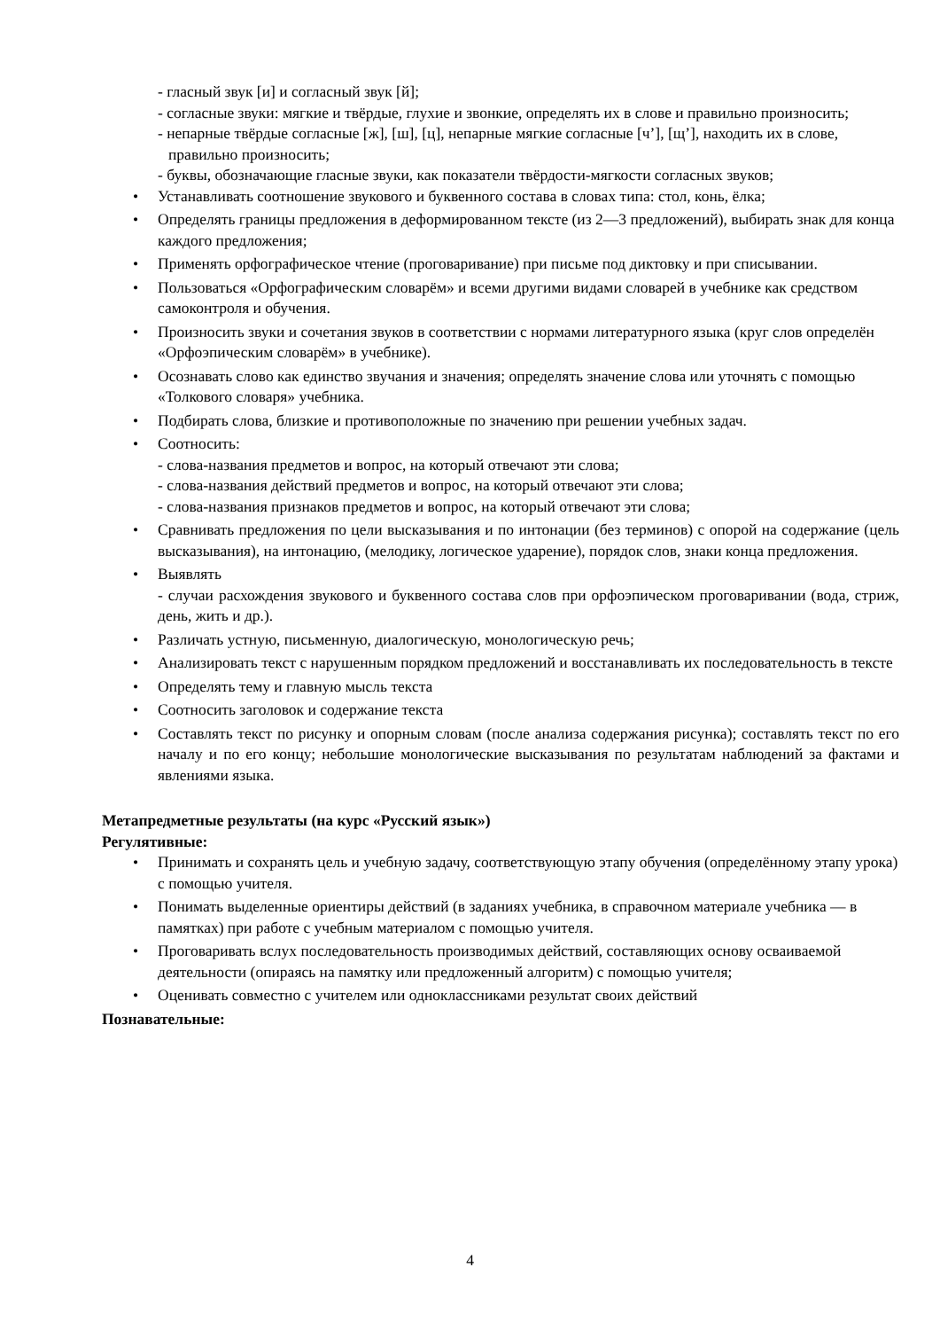- гласный звук [и] и согласный звук [й];
- согласные звуки: мягкие и твёрдые, глухие и звонкие, определять их в слове и правильно произносить;
- непарные твёрдые согласные [ж], [ш], [ц], непарные мягкие согласные [ч’], [щ’], находить их в слове, правильно произносить;
- буквы, обозначающие гласные звуки, как показатели твёрдости-мягкости согласных звуков;
• Устанавливать соотношение звукового и буквенного состава в словах типа: стол, конь, ёлка;
• Определять границы предложения в деформированном тексте (из 2—3 предложений), выбирать знак для конца каждого предложения;
• Применять орфографическое чтение (проговаривание) при письме под диктовку и при списывании.
• Пользоваться «Орфографическим словарём» и всеми другими видами словарей в учебнике как средством самоконтроля и обучения.
• Произносить звуки и сочетания звуков в соответствии с нормами литературного языка (круг слов определён «Орфоэпическим словарём» в учебнике).
• Осознавать слово как единство звучания и значения; определять значение слова или уточнять с помощью «Толкового словаря» учебника.
• Подбирать слова, близкие и противоположные по значению при решении учебных задач.
• Соотносить:
- слова-названия предметов и вопрос, на который отвечают эти слова;
- слова-названия действий предметов и вопрос, на который отвечают эти слова;
- слова-названия признаков предметов и вопрос, на который отвечают эти слова;
• Сравнивать предложения по цели высказывания и по интонации (без терминов) с опорой на содержание (цель высказывания), на интонацию, (мелодику, логическое ударение), порядок слов, знаки конца предложения.
• Выявлять
- случаи расхождения звукового и буквенного состава слов при орфоэпическом проговаривании (вода, стриж, день, жить и др.).
• Различать устную, письменную, диалогическую, монологическую речь;
• Анализировать текст с нарушенным порядком предложений и восстанавливать их последовательность в тексте
• Определять тему и главную мысль текста
• Соотносить заголовок и содержание текста
• Составлять текст по рисунку и опорным словам (после анализа содержания рисунка); составлять текст по его началу и по его концу; небольшие монологические высказывания по результатам наблюдений за фактами и явлениями языка.
Метапредметные результаты (на курс «Русский язык»)
Регулятивные:
• Принимать и сохранять цель и учебную задачу, соответствующую этапу обучения (определённому этапу урока) с помощью учителя.
• Понимать выделенные ориентиры действий (в заданиях учебника, в справочном материале учебника — в памятках) при работе с учебным материалом с помощью учителя.
• Проговаривать вслух последовательность производимых действий, составляющих основу осваиваемой деятельности (опираясь на памятку или предложенный алгоритм) с помощью учителя;
• Оценивать совместно с учителем или одноклассниками результат своих действий
Познавательные:
4